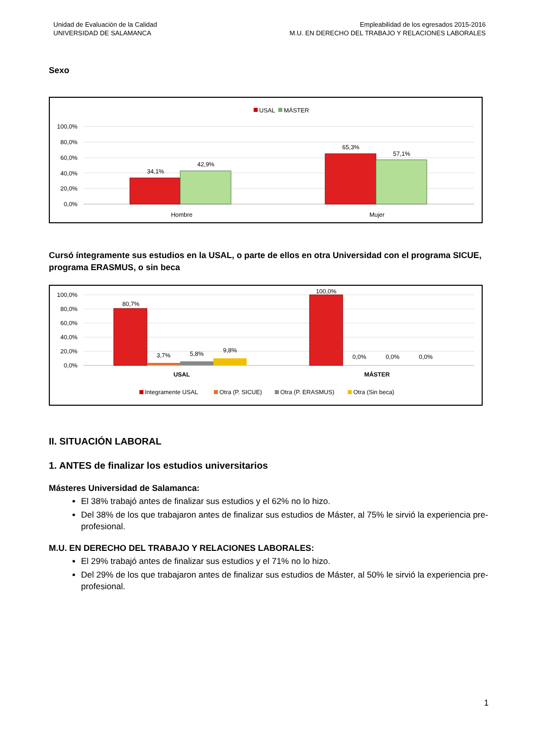Unidad de Evaluación de la Calidad
UNIVERSIDAD DE SALAMANCA
Empleabilidad de los egresados 2015-2016
M.U. EN DERECHO DEL TRABAJO Y RELACIONES LABORALES
Sexo
USAL
MÁSTER
100,0%
80,0%
60,0%
40,0%
20,0%
0,0%
34,1%
42,9%
65,3%
57,1%
Hombre
Mujer
Cursó íntegramente sus estudios en la USAL, o parte de ellos en otra Universidad con el programa SICUE, programa ERASMUS, o sin beca
100,0%
80,0%
60,0%
40,0%
20,0%
0,0%
80,7%
3,7%
5,8%
9,8%
100,0%
0,0%
0,0%
0,0%
USAL
MÁSTER
Integramente USAL
Otra (P. SICUE)
Otra (P. ERASMUS)
Otra (Sin beca)
II. SITUACIÓN LABORAL
1. ANTES de finalizar los estudios universitarios
Másteres Universidad de Salamanca:
El 38% trabajó antes de finalizar sus estudios y el 62% no lo hizo.
Del 38% de los que trabajaron antes de finalizar sus estudios de Máster, al 75% le sirvió la experiencia pre-profesional.
M.U. EN DERECHO DEL TRABAJO Y RELACIONES LABORALES:
El 29% trabajó antes de finalizar sus estudios y el 71% no lo hizo.
Del 29% de los que trabajaron antes de finalizar sus estudios de Máster, al 50% le sirvió la experiencia pre-profesional.
1